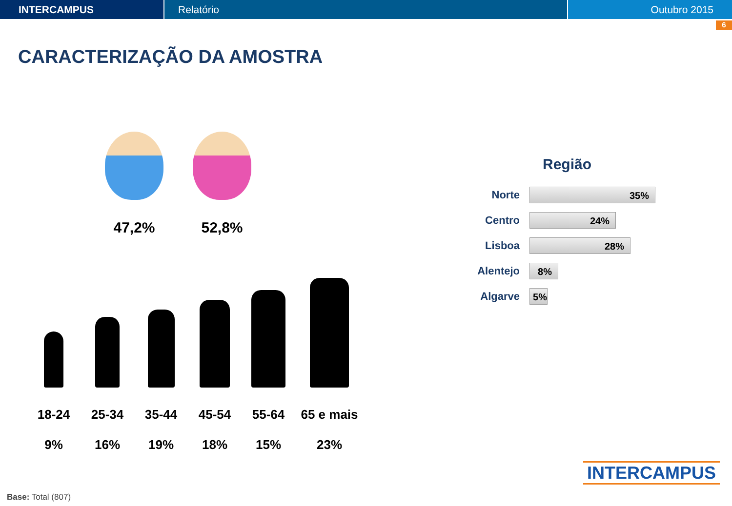INTERCAMPUS Relatório Outubro 2015
6
CARACTERIZAÇÃO DA AMOSTRA
47,2% 52,8%
18-24
9%
25-34
16%
35-44
19%
45-54
18%
55-64
15%
65 e mais
23%
Região
Norte
35%
Centro
24%
Lisboa
28%
Alentejo
8%
Algarve
5%
INTERCAMPUS
Base: Total (807)